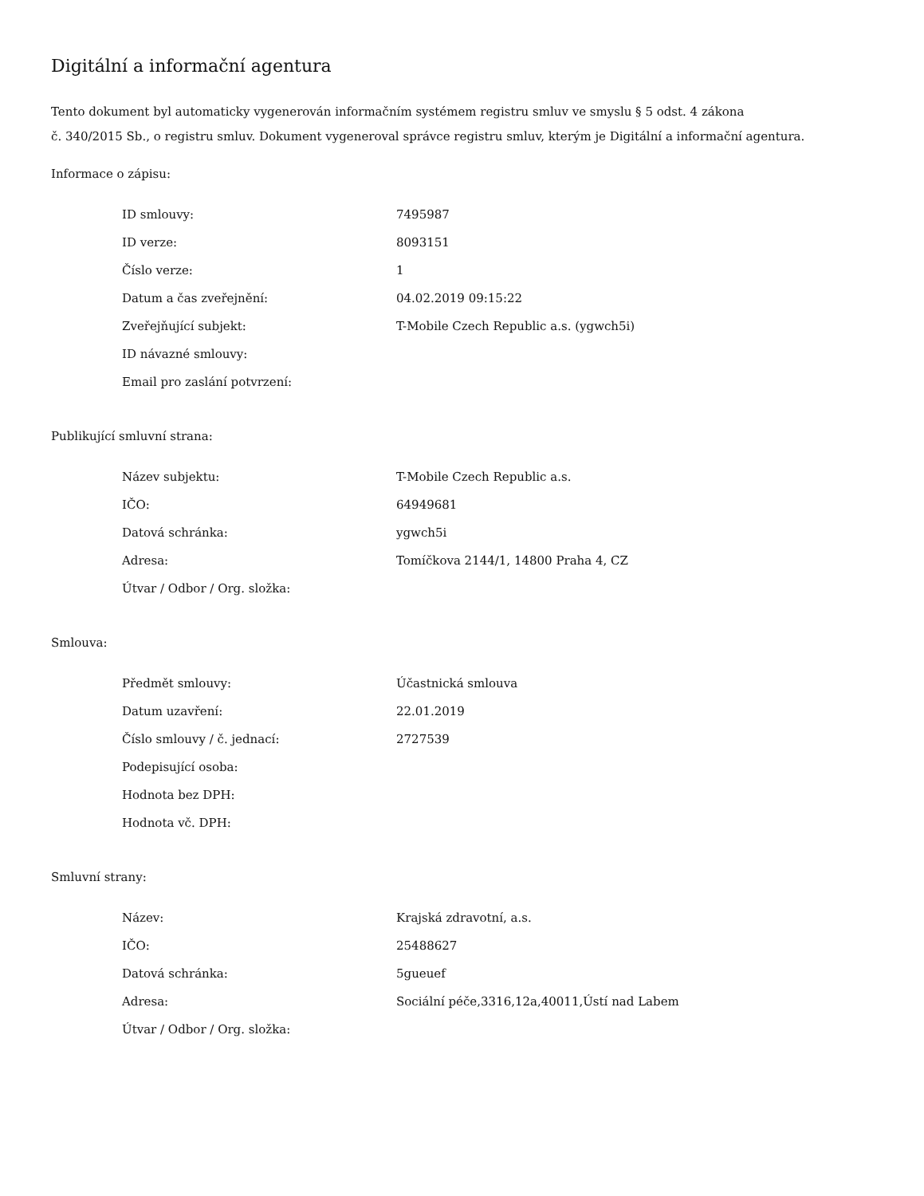Digitální a informační agentura
Tento dokument byl automaticky vygenerován informačním systémem registru smluv ve smyslu § 5 odst. 4 zákona
č. 340/2015 Sb., o registru smluv. Dokument vygeneroval správce registru smluv, kterým je Digitální a informační agentura.
Informace o zápisu:
| ID smlouvy: | 7495987 |
| ID verze: | 8093151 |
| Číslo verze: | 1 |
| Datum a čas zveřejnění: | 04.02.2019 09:15:22 |
| Zveřejňující subjekt: | T-Mobile Czech Republic a.s. (ygwch5i) |
| ID návazné smlouvy: | |
| Email pro zaslání potvrzení: | |
Publikující smluvní strana:
| Název subjektu: | T-Mobile Czech Republic a.s. |
| IČO: | 64949681 |
| Datová schránka: | ygwch5i |
| Adresa: | Tomíčkova 2144/1, 14800 Praha 4, CZ |
| Útvar / Odbor / Org. složka: | |
Smlouva:
| Předmět smlouvy: | Účastnická smlouva |
| Datum uzavření: | 22.01.2019 |
| Číslo smlouvy / č. jednací: | 2727539 |
| Podepisující osoba: | |
| Hodnota bez DPH: | |
| Hodnota vč. DPH: | |
Smluvní strany:
| Název: | Krajská zdravotní, a.s. |
| IČO: | 25488627 |
| Datová schránka: | 5gueuef |
| Adresa: | Sociální péče,3316,12a,40011,Ústí nad Labem |
| Útvar / Odbor / Org. složka: | |